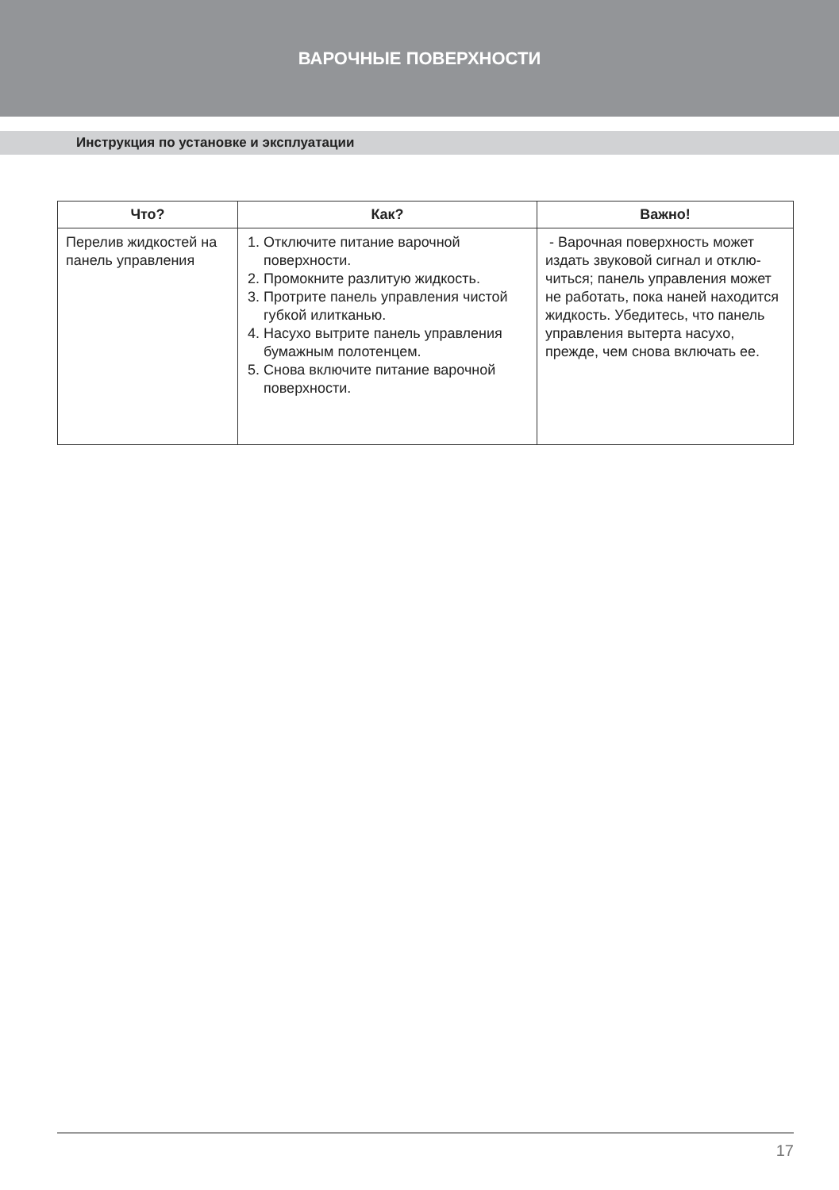ВАРОЧНЫЕ ПОВЕРХНОСТИ
Инструкция по установке и эксплуатации
| Что? | Как? | Важно! |
| --- | --- | --- |
| Перелив жидко­стей на панель управления | 1. Отключите питание варочной поверхности. 2. Промокните разлитую жид­кость. 3. Протрите панель управления чистой губкой илитканью. 4. Насухо вытрите панель управ­ления бумажным полотенцем. 5. Снова включите питание вароч­ной поверхности. | - Варочная поверхность может издать звуковой сигнал и отклю­читься; панель управления может не работать, пока наней находит­ся жидкость. Убедитесь, что па­нель управления вытерта насухо, прежде, чем снова включать ее. |
17